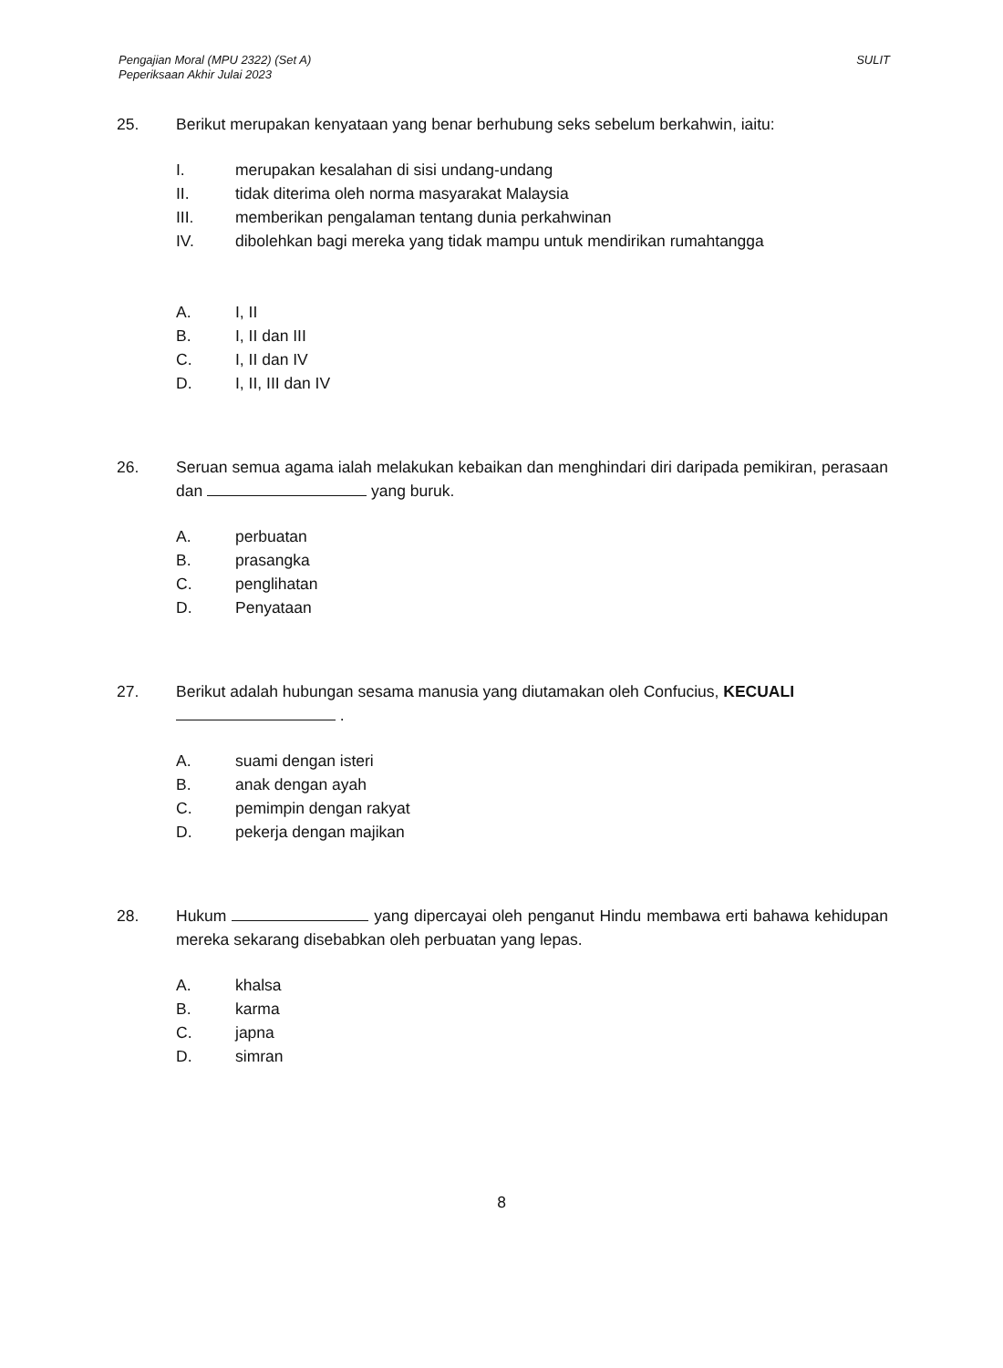Pengajian Moral (MPU 2322) (Set A)
Peperiksaan Akhir Julai 2023
SULIT
25. Berikut merupakan kenyataan yang benar berhubung seks sebelum berkahwin, iaitu:
I. merupakan kesalahan di sisi undang-undang
II. tidak diterima oleh norma masyarakat Malaysia
III. memberikan pengalaman tentang dunia perkahwinan
IV. dibolehkan bagi mereka yang tidak mampu untuk mendirikan rumahtangga
A. I, II
B. I, II dan III
C. I, II dan IV
D. I, II, III dan IV
26. Seruan semua agama ialah melakukan kebaikan dan menghindari diri daripada pemikiran, perasaan dan yang buruk.
A. perbuatan
B. prasangka
C. penglihatan
D. Penyataan
27. Berikut adalah hubungan sesama manusia yang diutamakan oleh Confucius, KECUALI
.
A. suami dengan isteri
B. anak dengan ayah
C. pemimpin dengan rakyat
D. pekerja dengan majikan
28. Hukum yang dipercayai oleh penganut Hindu membawa erti bahawa kehidupan mereka sekarang disebabkan oleh perbuatan yang lepas.
A. khalsa
B. karma
C. japna
D. simran
8